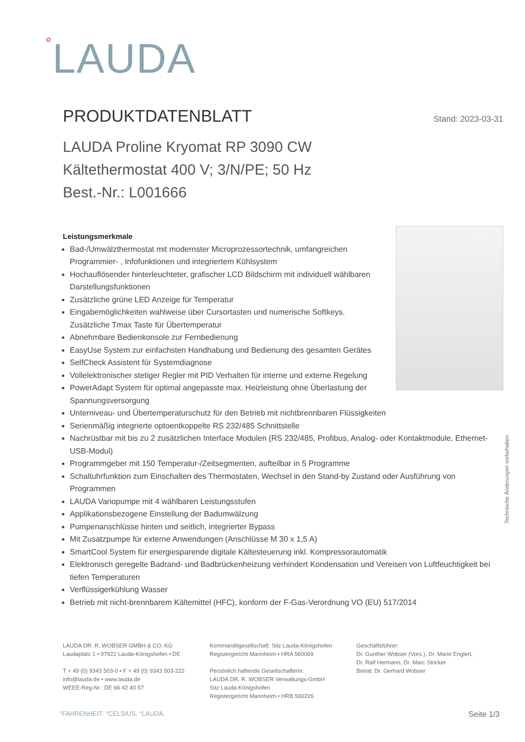°LAUDA
PRODUKTDATENBLATT Stand: 2023-03-31
LAUDA Proline Kryomat RP 3090 CW
Kältethermostat 400 V; 3/N/PE; 50 Hz
Best.-Nr.: L001666
Leistungsmerkmale
Bad-/Umwälzthermostat mit modernster Microprozessortechnik, umfangreichen Programmier- , Infofunktionen und integriertem Kühlsystem
Hochauflösender hinterleuchteter, grafischer LCD Bildschirm mit individuell wählbaren Darstellungsfunktionen
Zusätzliche grüne LED Anzeige für Temperatur
Eingabemöglichkeiten wahlweise über Cursortasten und numerische Softkeys. Zusätzliche Tmax Taste für Übertemperatur
Abnehmbare Bedienkonsole zur Fernbedienung
EasyUse System zur einfachsten Handhabung und Bedienung des gesamten Gerätes
SelfCheck Assistent für Systemdiagnose
Vollelektronischer stetiger Regler mit PID Verhalten für interne und externe Regelung
PowerAdapt System für optimal angepasste max. Heizleistung ohne Überlastung der Spannungsversorgung
Unterniveau- und Übertemperaturschutz für den Betrieb mit nichtbrennbaren Flüssigkeiten
Serienmäßig integrierte optoentkoppelte RS 232/485 Schnittstelle
Nachrüstbar mit bis zu 2 zusätzlichen Interface Modulen (RS 232/485, Profibus, Analog- oder Kontaktmodule, Ethernet-USB-Modul)
Programmgeber mit 150 Temperatur-/Zeitsegmenten, aufteilbar in 5 Programme
Schaltuhrfunktion zum Einschalten des Thermostaten, Wechsel in den Stand-by Zustand oder Ausführung von Programmen
LAUDA Variopumpe mit 4 wählbaren Leistungsstufen
Applikationsbezogene Einstellung der Badumwälzung
Pumpenanschlüsse hinten und seitlich, integrierter Bypass
Mit Zusatzpumpe für externe Anwendungen (Anschlüsse M 30 x 1,5 A)
SmartCool System für energiesparende digitale Kältesteuerung inkl. Kompressorautomatik
Elektronisch geregelte Badrand- und Badbrückenheizung verhindert Kondensation und Vereisen von Luftfeuchtigkeit bei tiefen Temperaturen
Verflüssigerkühlung Wasser
Betrieb mit nicht-brennbarem Kältemittel (HFC), konform der F-Gas-Verordnung VO (EU) 517/2014
Technische Änderungen vorbehalten
LAUDA DR. R. WOBSER GMBH & CO. KG
Laudaplatz 1 • 97922 Lauda-Königshofen • DE
T + 49 (0) 9343 503-0 • F + 49 (0) 9343 503-222
info@lauda.de • www.lauda.de
WEEE-Reg-Nr.: DE 66 42 40 57
Kommanditgesellschaft: Sitz Lauda-Königshofen
Registergericht Mannheim • HRA 560069
Persönlich haftende Gesellschafterin:
LAUDA DR. R. WOBSER Verwaltungs-GmbH
Sitz Lauda-Königshofen
Registergericht Mannheim • HRB 560226
Geschäftsführer:
Dr. Gunther Wobser (Vors.), Dr. Mario Englert,
Dr. Ralf Hermann, Dr. Marc Stricker
Beirat: Dr. Gerhard Wobser
°FAHRENHEIT. °CELSIUS. °LAUDA. Seite 1/3